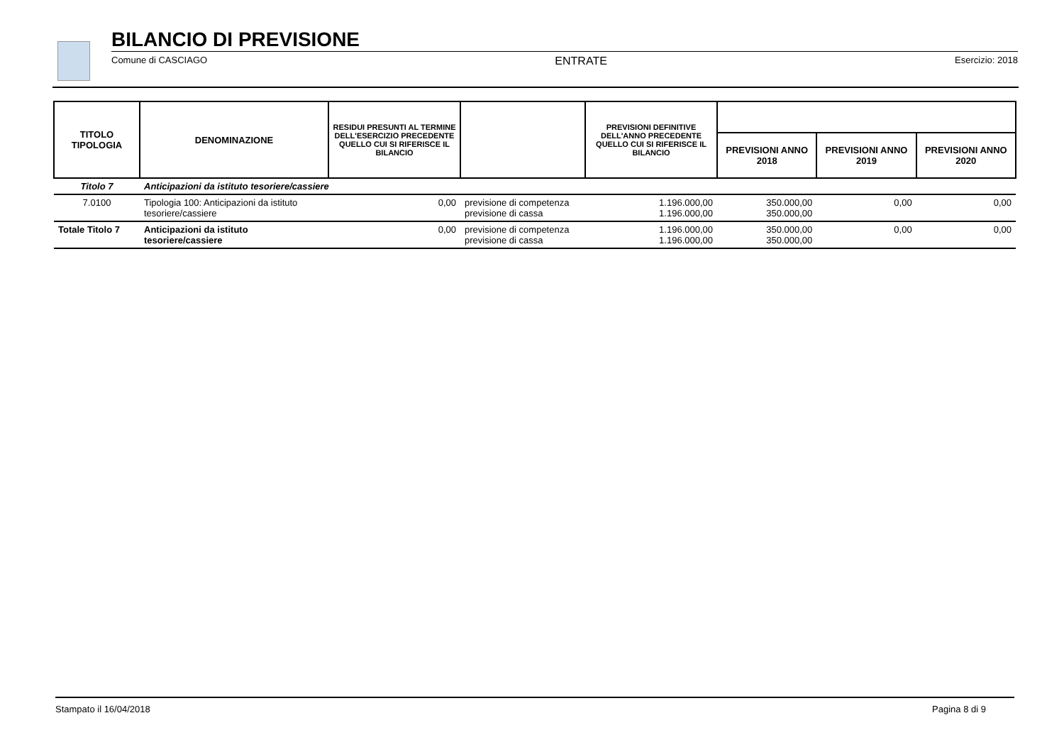BILANCIO DI PREVISIONE
Comune di CASCIAGO ENTRATE Esercizio: 2018
| TITOLO TIPOLOGIA | DENOMINAZIONE | RESIDUI PRESUNTI AL TERMINE DELL'ESERCIZIO PRECEDENTE QUELLO CUI SI RIFERISCE IL BILANCIO | | PREVISIONI DEFINITIVE DELL'ANNO PRECEDENTE QUELLO CUI SI RIFERISCE IL BILANCIO | | | |
| --- | --- | --- | --- | --- | --- | --- | --- |
| | | | | | PREVISIONI ANNO 2018 | PREVISIONI ANNO 2019 | PREVISIONI ANNO 2020 |
| Titolo 7 | Anticipazioni da istituto tesoriere/cassiere | | | | | | |
| 7.0100 | Tipologia 100: Anticipazioni da istituto tesoriere/cassiere | 0,00 | previsione di competenza previsione di cassa | 1.196.000,00 1.196.000,00 | 350.000,00 350.000,00 | 0,00 | 0,00 |
| Totale Titolo 7 | Anticipazioni da istituto tesoriere/cassiere | 0,00 | previsione di competenza previsione di cassa | 1.196.000,00 1.196.000,00 | 350.000,00 350.000,00 | 0,00 | 0,00 |
Stampato il 16/04/2018 Pagina 8 di 9